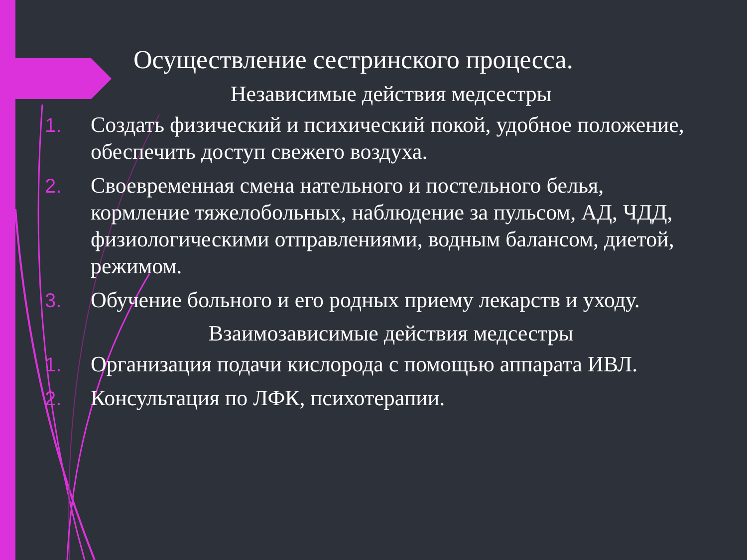Осуществление сестринского процесса.
Независимые действия медсестры
1. Создать физический и психический покой, удобное положение, обеспечить доступ свежего воздуха.
2. Своевременная смена нательного и постельного белья, кормление тяжелобольных, наблюдение за пульсом, АД, ЧДД, физиологическими отправлениями, водным балансом, диетой, режимом.
3. Обучение больного и его родных приему лекарств и уходу.
Взаимозависимые действия медсестры
1. Организация подачи кислорода с помощью аппарата ИВЛ.
2. Консультация по ЛФК, психотерапии.